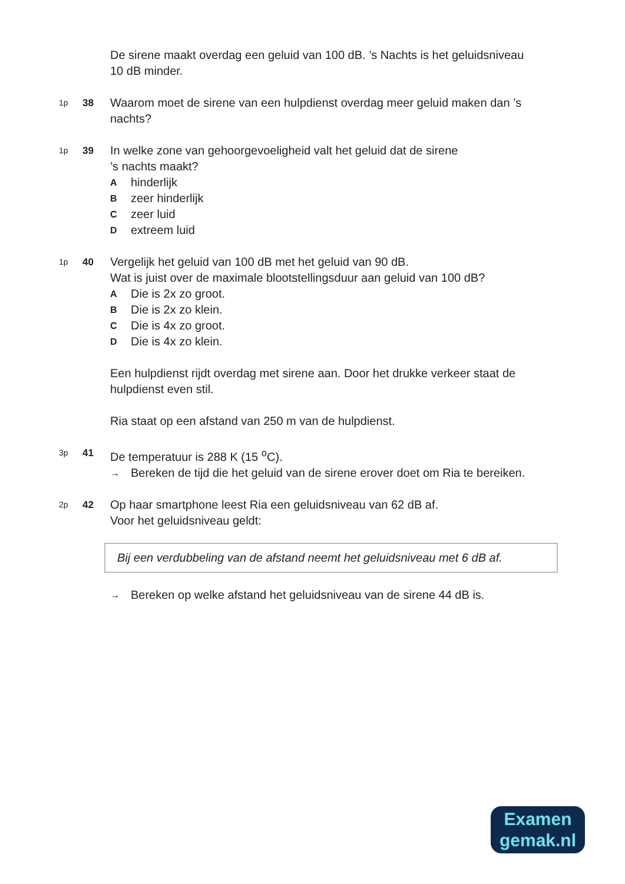De sirene maakt overdag een geluid van 100 dB. ’s Nachts is het geluidsniveau 10 dB minder.
1p
38
Waarom moet de sirene van een hulpdienst overdag meer geluid maken dan ’s nachts?
1p
39
In welke zone van gehoorgevoeligheid valt het geluid dat de sirene
’s nachts maakt?
Ahinderlijk
Bzeer hinderlijk
Czeer luid
Dextreem luid
1p
40
Vergelijk het geluid van 100 dB met het geluid van 90 dB.
Wat is juist over de maximale blootstellingsduur aan geluid van 100 dB?
A Die is 2x zo groot.
B Die is 2x zo klein.
C Die is 4x zo groot.
D Die is 4x zo klein.
Een hulpdienst rijdt overdag met sirene aan. Door het drukke verkeer staat de hulpdienst even stil.
Ria staat op een afstand van 250 m van de hulpdienst.
3p
41
De temperatuur is 288 K (15 <sup>o</sup>C).
→ Bereken de tijd die het geluid van de sirene erover doet om Ria te bereiken.
2p
42
Op haar smartphone leest Ria een geluidsniveau van 62 dB af.
Voor het geluidsniveau geldt:
Bij een verdubbeling van de afstand neemt het geluidsniveau met 6 dB af.
→ Bereken op welke afstand het geluidsniveau van de sirene 44 dB is.
Examen
gemak.nl